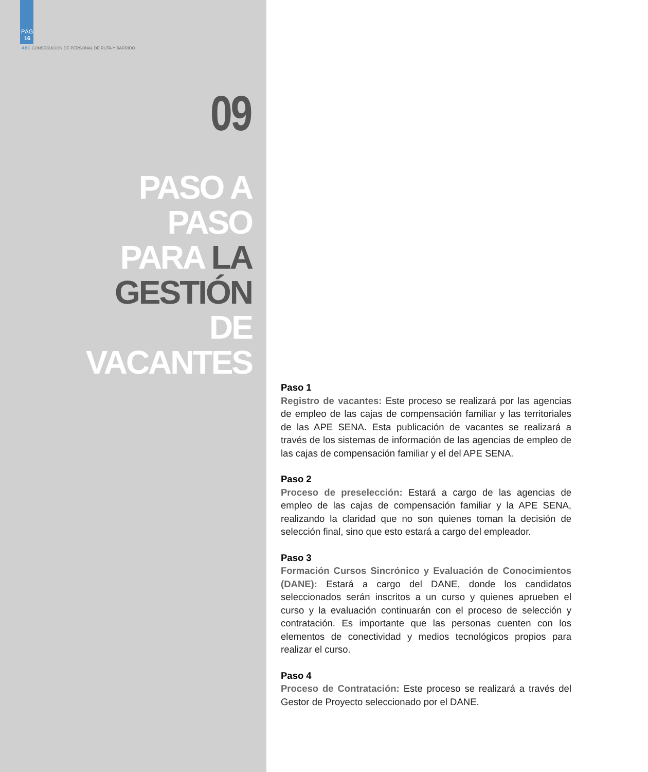PÁG.
16
ABC CONSECUCIÓN DE PERSONAL DE RUTA Y BARRIDO
09
PASO A PASO
PARA LA
GESTIÓN
DE VACANTES
Paso 1
Registro de vacantes: Este proceso se realizará por las agencias de empleo de las cajas de compensación familiar y las territoriales de las APE SENA. Esta publicación de vacantes se realizará a través de los sistemas de información de las agencias de empleo de las cajas de compensación familiar y el del APE SENA.
Paso 2
Proceso de preselección: Estará a cargo de las agencias de empleo de las cajas de compensación familiar y la APE SENA, realizando la claridad que no son quienes toman la decisión de selección final, sino que esto estará a cargo del empleador.
Paso 3
Formación Cursos Sincrónico y Evaluación de Conocimientos (DANE): Estará a cargo del DANE, donde los candidatos seleccionados serán inscritos a un curso y quienes aprueben el curso y la evaluación continuarán con el proceso de selección y contratación. Es importante que las personas cuenten con los elementos de conectividad y medios tecnológicos propios para realizar el curso.
Paso 4
Proceso de Contratación: Este proceso se realizará a través del Gestor de Proyecto seleccionado por el DANE.